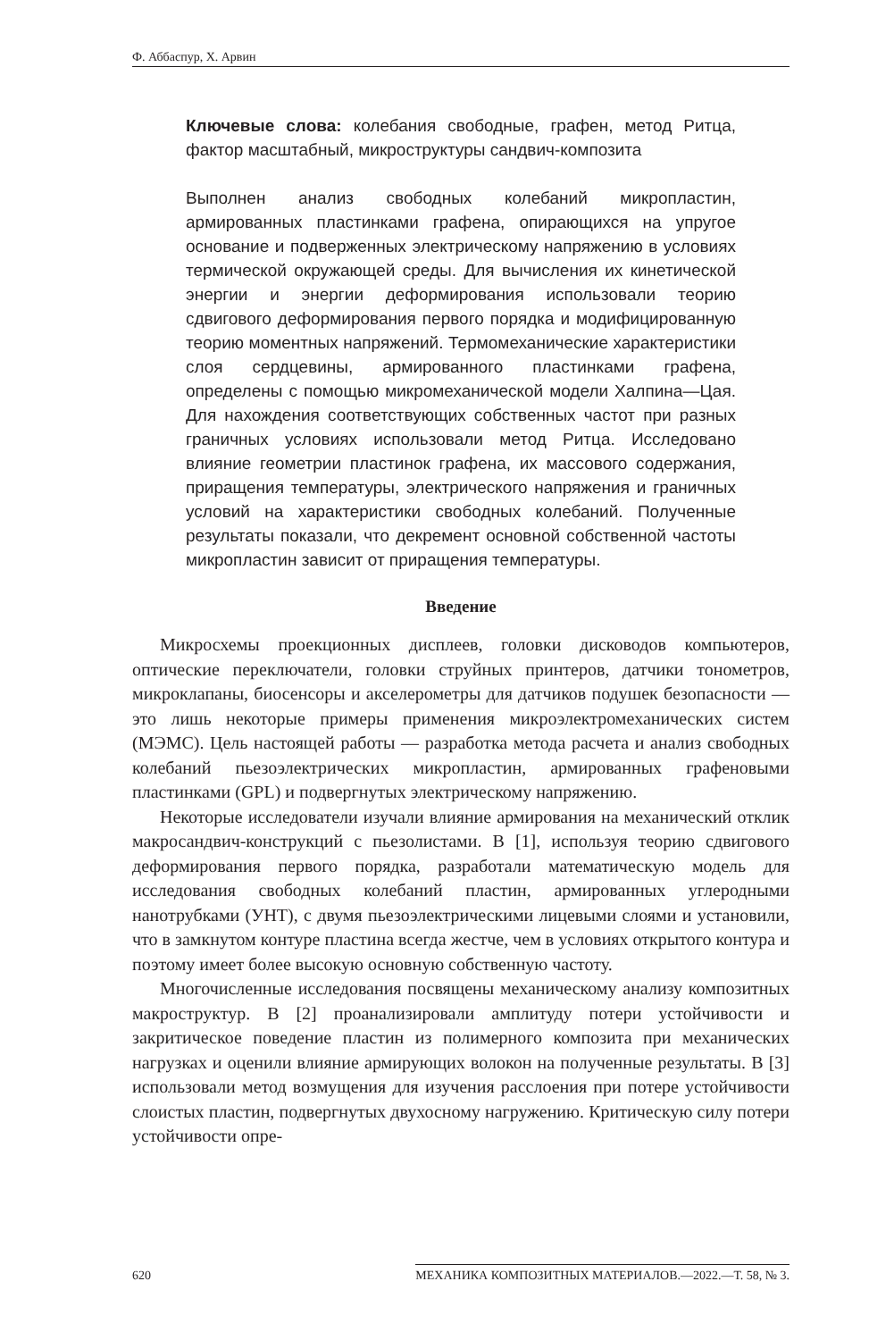Ф. Аббаспур, Х. Арвин
Ключевые слова: колебания свободные, графен, метод Ритца, фактор масштабный, микроструктуры сандвич-композита
Выполнен анализ свободных колебаний микропластин, армированных пластинками графена, опирающихся на упругое основание и подверженных электрическому напряжению в условиях термической окружающей среды. Для вычисления их кинетической энергии и энергии деформирования использовали теорию сдвигового деформирования первого порядка и модифицированную теорию моментных напряжений. Термомеханические характеристики слоя сердцевины, армированного пластинками графена, определены с помощью микромеханической модели Халпина—Цая. Для нахождения соответствующих собственных частот при разных граничных условиях использовали метод Ритца. Исследовано влияние геометрии пластинок графена, их массового содержания, приращения температуры, электрического напряжения и граничных условий на характеристики свободных колебаний. Полученные результаты показали, что декремент основной собственной частоты микропластин зависит от приращения температуры.
Введение
Микросхемы проекционных дисплеев, головки дисководов компьютеров, оптические переключатели, головки струйных принтеров, датчики тонометров, микроклапаны, биосенсоры и акселерометры для датчиков подушек безопасности — это лишь некоторые примеры применения микроэлектромеханических систем (МЭМС). Цель настоящей работы — разработка метода расчета и анализ свободных колебаний пьезоэлектрических микропластин, армированных графеновыми пластинками (GPL) и подвергнутых электрическому напряжению.
Некоторые исследователи изучали влияние армирования на механический отклик макросандвич-конструкций с пьезолистами. В [1], используя теорию сдвигового деформирования первого порядка, разработали математическую модель для исследования свободных колебаний пластин, армированных углеродными нанотрубками (УНТ), с двумя пьезоэлектрическими лицевыми слоями и установили, что в замкнутом контуре пластина всегда жестче, чем в условиях открытого контура и поэтому имеет более высокую основную собственную частоту.
Многочисленные исследования посвящены механическому анализу композитных макроструктур. В [2] проанализировали амплитуду потери устойчивости и закритическое поведение пластин из полимерного композита при механических нагрузках и оценили влияние армирующих волокон на полученные результаты. В [3] использовали метод возмущения для изучения расслоения при потере устойчивости слоистых пластин, подвергнутых двухосному нагружению. Критическую силу потери устойчивости опре-
620 МЕХАНИКА КОМПОЗИТНЫХ МАТЕРИАЛОВ.—2022.—Т. 58, № 3.